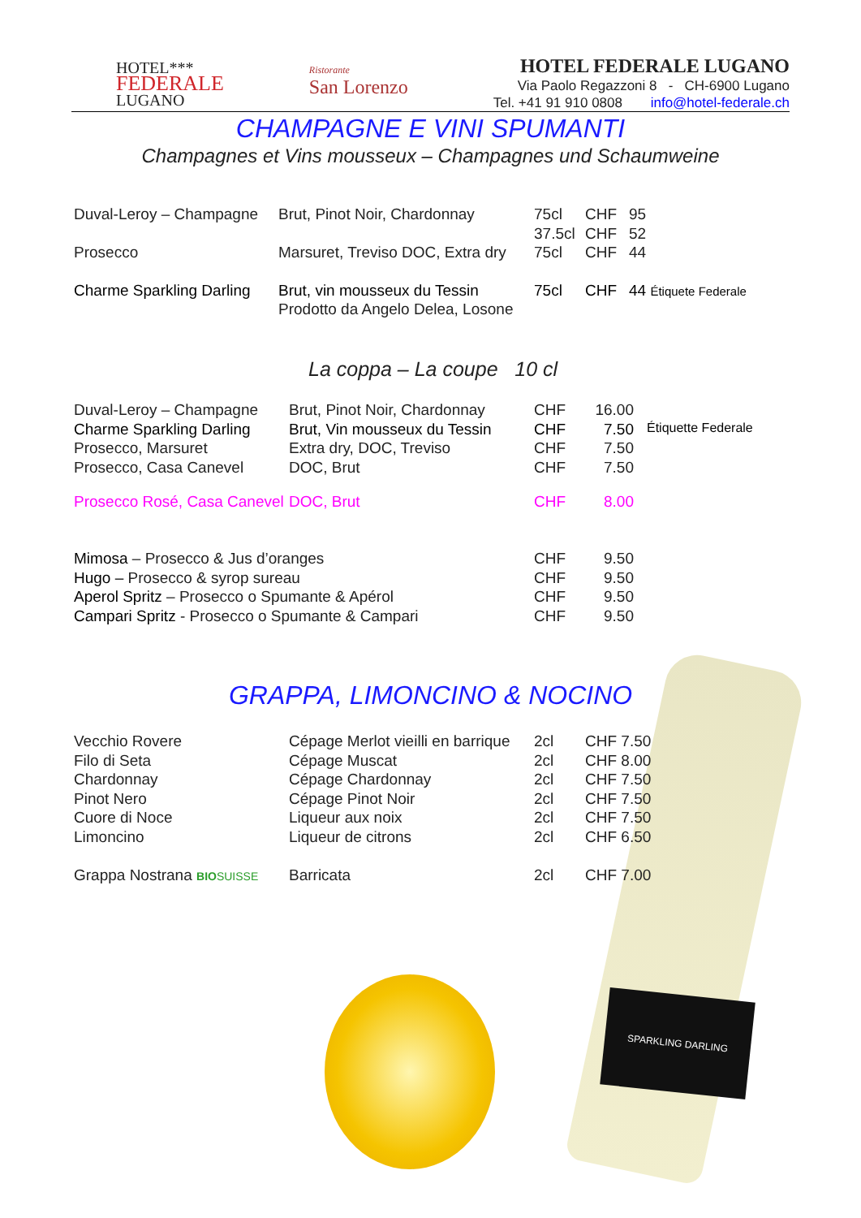HOTEL***
FEDERALE
LUGANO
Ristorante
San Lorenzo
HOTEL FEDERALE LUGANO
Via Paolo Regazzoni 8 - CH-6900 Lugano
Tel. +41 91 910 0808 info@hotel-federale.ch
CHAMPAGNE E VINI SPUMANTI
Champagnes et Vins mousseux – Champagnes und Schaumweine
| Duval-Leroy – Champagne | Brut, Pinot Noir, Chardonnay | 75cl | CHF | 95 |
| | | 37.5cl | CHF | 52 |
| Prosecco | Marsuret, Treviso DOC, Extra dry | 75cl | CHF | 44 |
| Charme Sparkling Darling | Brut, vin mousseux du Tessin | 75cl | CHF | 44 Étiquete Federale |
| | Prodotto da Angelo Delea, Losone | | | |
La coppa – La coupe 10 cl
| Duval-Leroy – Champagne | Brut, Pinot Noir, Chardonnay | CHF | 16.00 | |
| Charme Sparkling Darling | Brut, Vin mousseux du Tessin | CHF | 7.50 | Étiquette Federale |
| Prosecco, Marsuret | Extra dry, DOC, Treviso | CHF | 7.50 | |
| Prosecco, Casa Canevel | DOC, Brut | CHF | 7.50 | |
| Prosecco Rosé, Casa Canevel | DOC, Brut | CHF | 8.00 | |
| Mimosa – Prosecco & Jus d’oranges | CHF | 9.50 |
| Hugo – Prosecco & syrop sureau | CHF | 9.50 |
| Aperol Spritz – Prosecco o Spumante & Apérol | CHF | 9.50 |
| Campari Spritz - Prosecco o Spumante & Campari | CHF | 9.50 |
SPARKLING DARLING
GRAPPA, LIMONCINO & NOCINO
| Vecchio Rovere | Cépage Merlot vieilli en barrique | 2cl | CHF 7.50 |
| Filo di Seta | Cépage Muscat | 2cl | CHF 8.00 |
| Chardonnay | Cépage Chardonnay | 2cl | CHF 7.50 |
| Pinot Nero | Cépage Pinot Noir | 2cl | CHF 7.50 |
| Cuore di Noce | Liqueur aux noix | 2cl | CHF 7.50 |
| Limoncino | Liqueur de citrons | 2cl | CHF 6.50 |
| Grappa Nostrana BIO SUISSE | Barricata | 2cl | CHF 7.00 |